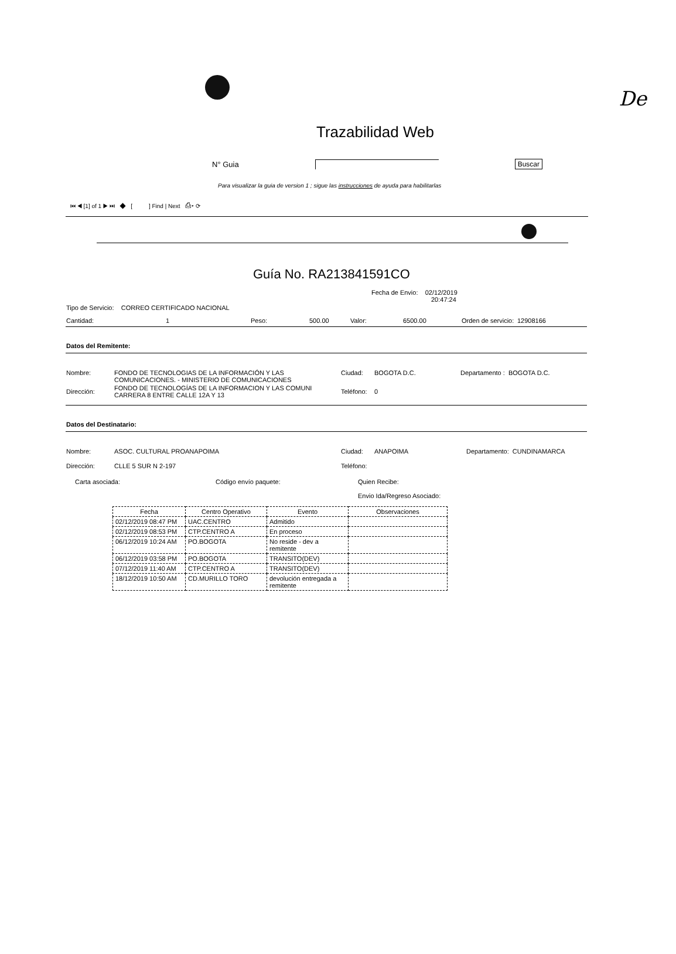De
Trazabilidad Web
N° Guia Buscar
Para visualizar la guia de version 1 ; sigue las instrucciones de ayuda para habilitarlas
⏮ ◀ [1] of 1 ▶ ⏭ ◆ [ ] Find | Next ⎙▾ ⟳
Guía No. RA213841591CO
Fecha de Envio: 02/12/2019
20:47:24
Tipo de Servicio: CORREO CERTIFICADO NACIONAL
Cantidad: 1 Peso: 500.00 Valor: 6500.00 Orden de servicio: 12908166
Datos del Remitente:
| Nombre: | FONDO DE TECNOLOGIAS DE LA INFORMACIÓN Y LAS COMUNICACIONES. - MINISTERIO DE COMUNICACIONES | Ciudad: | BOGOTA D.C. | Departamento : BOGOTA D.C. |
| Dirección: | FONDO DE TECNOLOGÍAS DE LA INFORMACION Y LAS COMUNI CARRERA 8 ENTRE CALLE 12A Y 13 | Teléfono: | 0 | |
Datos del Destinatario:
| Nombre: | ASOC. CULTURAL PROANAPOIMA | Ciudad: | ANAPOIMA | Departamento: CUNDINAMARCA |
| Dirección: | CLLE 5 SUR N 2-197 | Teléfono: | | |
Carta asociada: Código envío paquete: Quien Recibe:
Envio Ida/Regreso Asociado:
| Fecha | Centro Operativo | Evento | Observaciones |
| --- | --- | --- | --- |
| 02/12/2019 08:47 PM | UAC.CENTRO | Admitido | |
| 02/12/2019 08:53 PM | CTP.CENTRO A | En proceso | |
| 06/12/2019 10:24 AM | PO.BOGOTA | No reside - dev a remitente | |
| 06/12/2019 03:58 PM | PO.BOGOTA | TRANSITO(DEV) | |
| 07/12/2019 11:40 AM | CTP.CENTRO A | TRANSITO(DEV) | |
| 18/12/2019 10:50 AM | CD.MURILLO TORO | devolución entregada a remitente | |